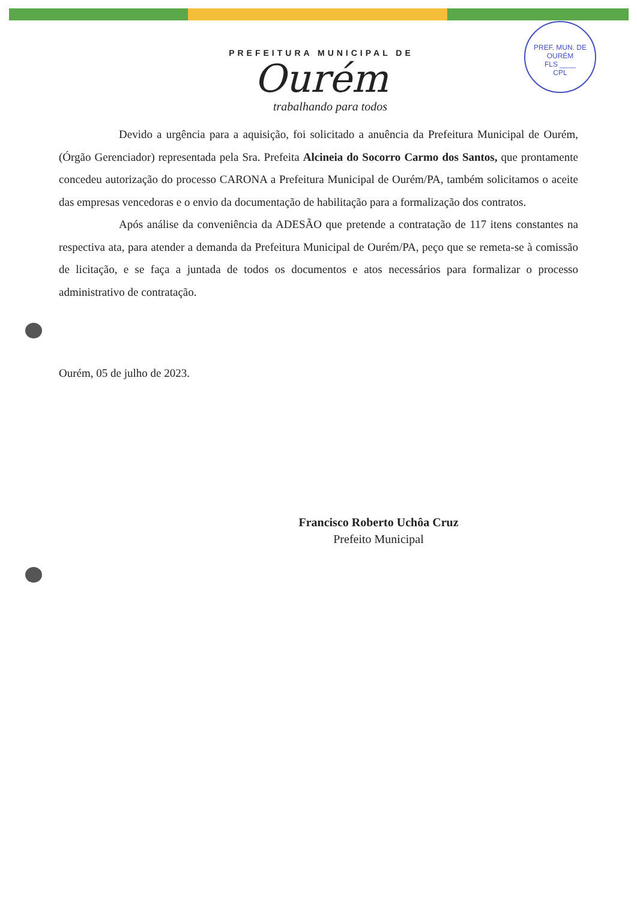PREFEITURA MUNICIPAL DE
Ourém
trabalhando para todos
PREF. MUN. DE OURÉM
FLS ____
CPL
Devido a urgência para a aquisição, foi solicitado a anuência da Prefeitura Municipal de Ourém, (Órgão Gerenciador) representada pela Sra. Prefeita Alcineia do Socorro Carmo dos Santos, que prontamente concedeu autorização do processo CARONA a Prefeitura Municipal de Ourém/PA, também solicitamos o aceite das empresas vencedoras e o envio da documentação de habilitação para a formalização dos contratos.
Após análise da conveniência da ADESÃO que pretende a contratação de 117 itens constantes na respectiva ata, para atender a demanda da Prefeitura Municipal de Ourém/PA, peço que se remeta-se à comissão de licitação, e se faça a juntada de todos os documentos e atos necessários para formalizar o processo administrativo de contratação.
Ourém, 05 de julho de 2023.
Francisco Roberto Uchôa Cruz
Prefeito Municipal